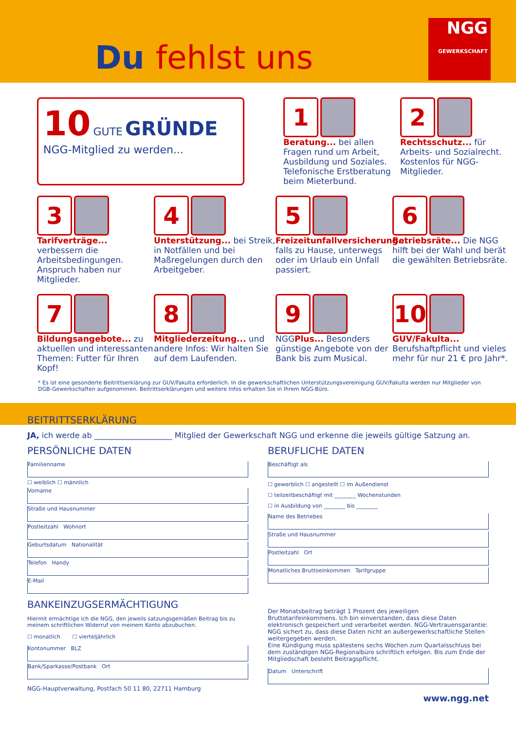Du fehlst uns
NGG
GEWERKSCHAFT
10 GUTE GRÜNDE
NGG-Mitglied zu werden...
1
Beratung... bei allen Fragen rund um Arbeit, Ausbildung und Soziales. Telefonische Erstberatung beim Mieterbund.
2
Rechtsschutz... für Arbeits- und Sozialrecht. Kostenlos für NGG-Mitglieder.
3
Tarifverträge... verbessern die Arbeitsbedingungen. Anspruch haben nur Mitglieder.
4
Unterstützung... bei Streik, in Notfällen und bei Maßregelungen durch den Arbeitgeber.
5
Freizeitunfallversicherung... falls zu Hause, unterwegs oder im Urlaub ein Unfall passiert.
6
Betriebsräte... Die NGG hilft bei der Wahl und berät die gewählten Betriebsräte.
7
Bildungsangebote... zu aktuellen und interessanten Themen: Futter für Ihren Kopf!
8
Mitgliederzeitung... und andere Infos: Wir halten Sie auf dem Laufenden.
9
NGGPlus... Besonders günstige Angebote von der Bank bis zum Musical.
10
GUV/Fakulta... Berufshaftpflicht und vieles mehr für nur 21 € pro Jahr*.
* Es ist eine gesonderte Beitrittserklärung zur GUV/Fakulta erforderlich. In die gewerkschaftlichen Unterstützungsvereinigung GUV/Fakulta werden nur Mitglieder von DGB-Gewerkschaften aufgenommen. Beitrittserklärungen und weitere Infos erhalten Sie in Ihrem NGG-Büro.
BEITRITTSERKLÄRUNG
JA, ich werde ab ____________________ Mitglied der Gewerkschaft NGG und erkenne die jeweils gültige Satzung an.
PERSÖNLICHE DATEN
Familienname
☐ weiblich ☐ männlich
Vorname
Straße und Hausnummer
Postleitzahl Wohnort
Geburtsdatum Nationalität
Telefon Handy
E-Mail
BANKEINZUGSERMÄCHTIGUNG
Hiermit ermächtige ich die NGG, den jeweils satzungsgemäßen Beitrag bis zu meinem schriftlichen Widerruf von meinem Konto abzubuchen.
☐ monatlich ☐ vierteljährlich
Kontonummer BLZ
Bank/Sparkasse/Postbank Ort
NGG-Hauptverwaltung, Postfach 50 11 80, 22711 Hamburg
BERUFLICHE DATEN
Beschäftigt als
☐ gewerblich ☐ angestellt ☐ im Außendienst
☐ teilzeitbeschäftigt mit ________ Wochenstunden
☐ in Ausbildung von ________ bis ________
Name des Betriebes
Straße und Hausnummer
Postleitzahl Ort
Monatliches Bruttoeinkommen Tarifgruppe
Der Monatsbeitrag beträgt 1 Prozent des jeweiligen Bruttotarifeinkommens. Ich bin einverstanden, dass diese Daten elektronisch gespeichert und verarbeitet werden. NGG-Vertrauensgarantie: NGG sichert zu, dass diese Daten nicht an außergewerkschaftliche Stellen weitergegeben werden.
Eine Kündigung muss spätestens sechs Wochen zum Quartalsschluss bei dem zuständigen NGG-Regionalbüro schriftlich erfolgen. Bis zum Ende der Mitgliedschaft besteht Beitragspflicht.
Datum Unterschrift
www.ngg.net